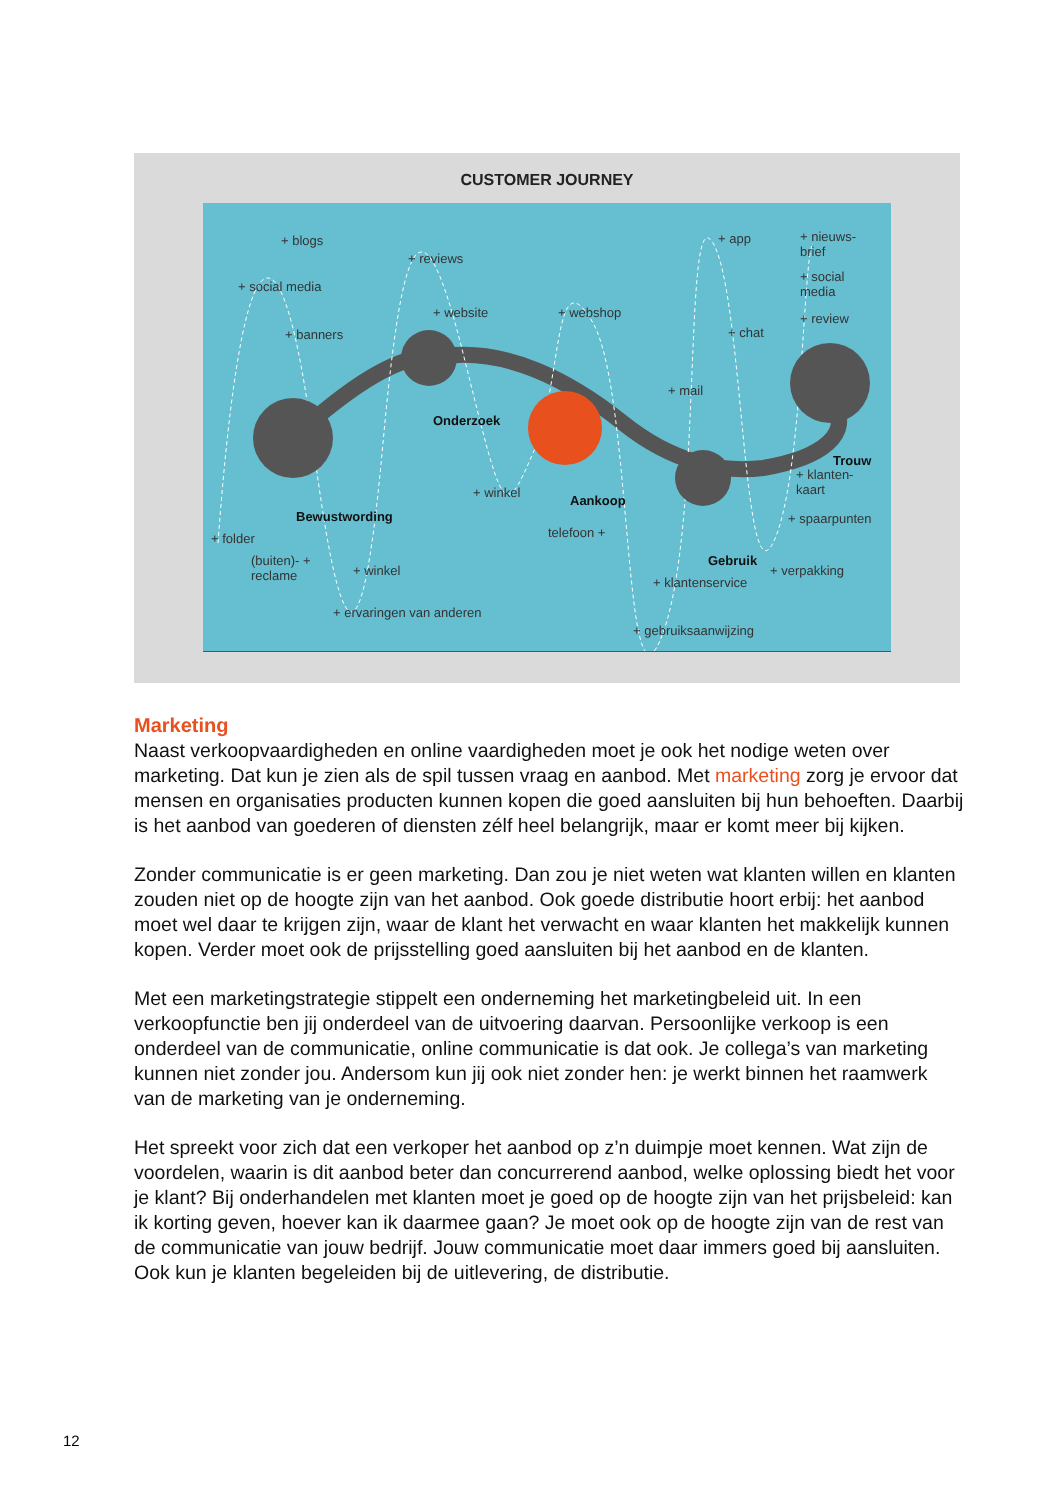CUSTOMER JOURNEY
+ blogs
+ reviews
+ app + nieuws-
brief
+ social media
+ social
media
+ website + webshop + review
+ banners + chat
+ mail
Onderzoek
Trouw
+ klanten-
kaart + winkel
Aankoop
Bewustwording + spaarpunten
+ folder telefoon +
Gebruik (buiten)- +
reclame + winkel + verpakking
+ klantenservice
+ ervaringen van anderen
+ gebruiksaanwijzing
Marketing
Naast verkoopvaardigheden en online vaardigheden moet je ook het nodige weten over marketing. Dat kun je zien als de spil tussen vraag en aanbod. Met marketing zorg je ervoor dat mensen en organisaties producten kunnen kopen die goed aansluiten bij hun behoeften. Daarbij is het aanbod van goederen of diensten zélf heel belangrijk, maar er komt meer bij kijken.
Zonder communicatie is er geen marketing. Dan zou je niet weten wat klanten willen en klanten zouden niet op de hoogte zijn van het aanbod. Ook goede distributie hoort erbij: het aanbod moet wel daar te krijgen zijn, waar de klant het verwacht en waar klanten het makkelijk kunnen kopen. Verder moet ook de prijsstelling goed aansluiten bij het aanbod en de klanten.
Met een marketingstrategie stippelt een onderneming het marketingbeleid uit. In een verkoopfunctie ben jij onderdeel van de uitvoering daarvan. Persoonlijke verkoop is een onderdeel van de communicatie, online communicatie is dat ook. Je collega’s van marketing kunnen niet zonder jou. Andersom kun jij ook niet zonder hen: je werkt binnen het raamwerk van de marketing van je onderneming.
Het spreekt voor zich dat een verkoper het aanbod op z’n duimpje moet kennen. Wat zijn de voordelen, waarin is dit aanbod beter dan concurrerend aanbod, welke oplossing biedt het voor je klant? Bij onderhandelen met klanten moet je goed op de hoogte zijn van het prijsbeleid: kan ik korting geven, hoever kan ik daarmee gaan? Je moet ook op de hoogte zijn van de rest van de communicatie van jouw bedrijf. Jouw communicatie moet daar immers goed bij aansluiten. Ook kun je klanten begeleiden bij de uitlevering, de distributie.
12